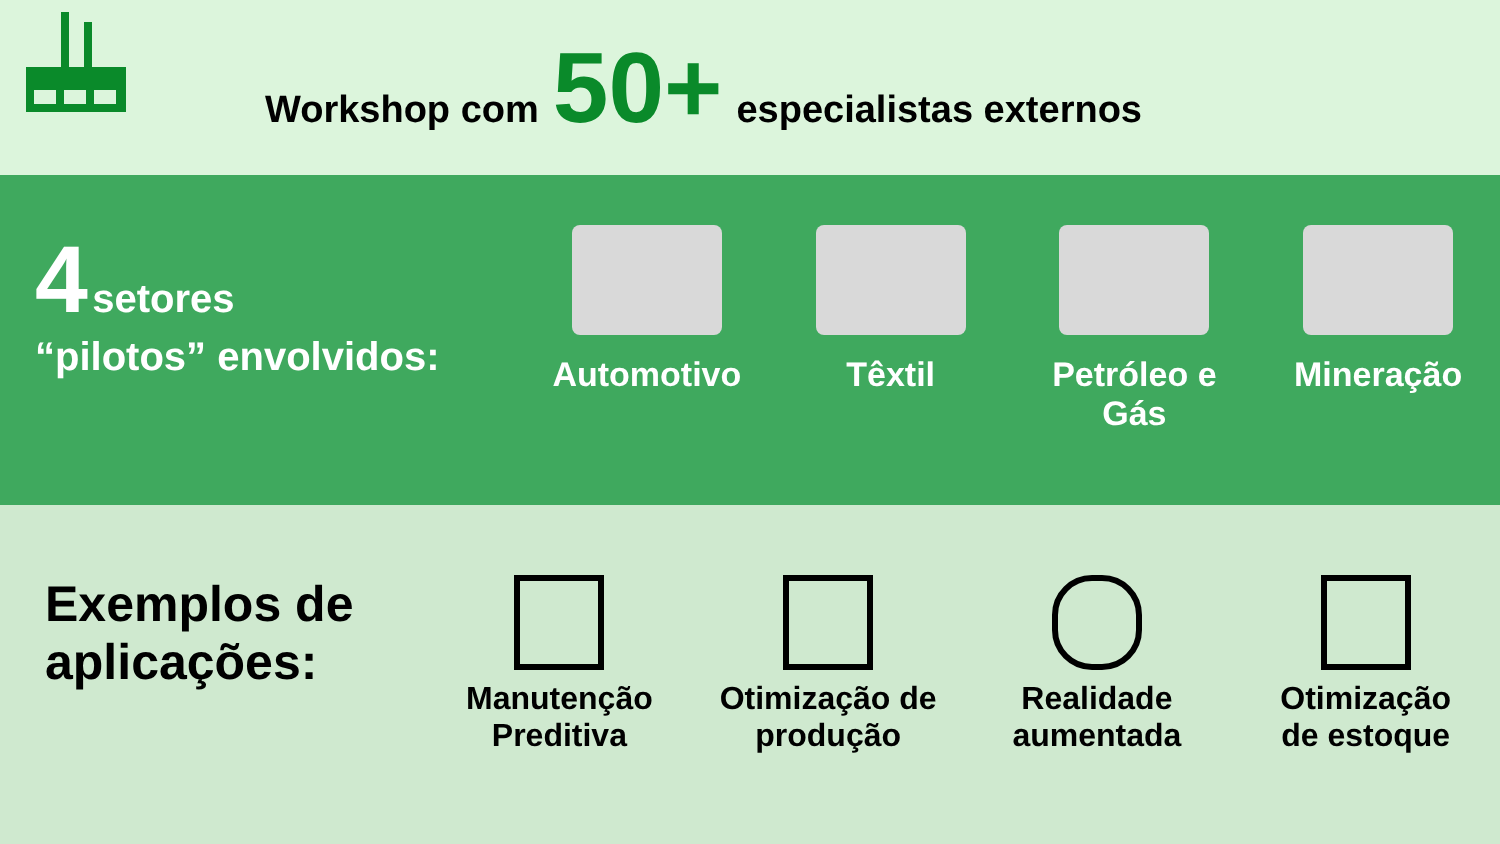Workshop com 50+ especialistas externos
4 setores
“pilotos” envolvidos:
Automotivo Têxtil Petróleo e
Gás
Mineração
Exemplos de aplicações:
Manutenção
Preditiva
Otimização de
produção
Realidade
aumentada
Otimização
de estoque